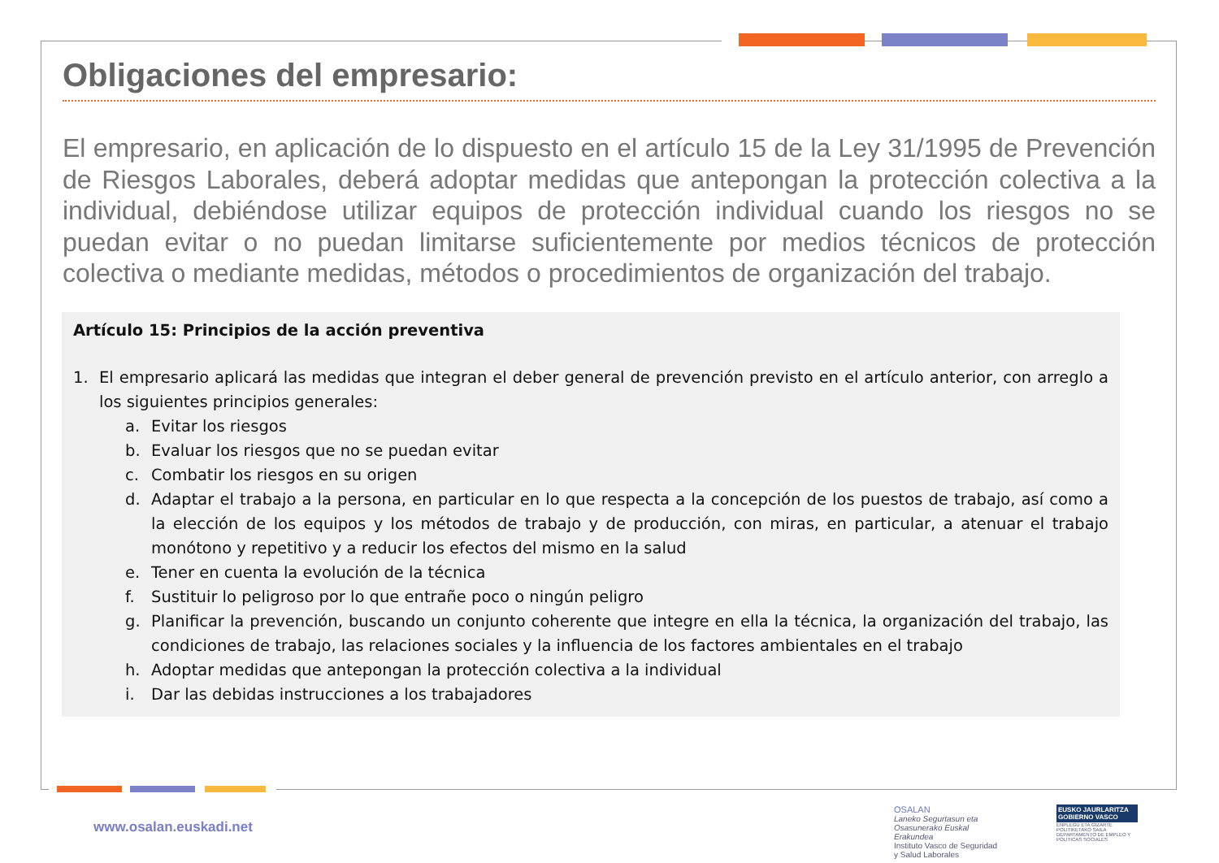Obligaciones del empresario:
El empresario, en aplicación de lo dispuesto en el artículo 15 de la Ley 31/1995 de Prevención de Riesgos Laborales, deberá adoptar medidas que antepongan la protección colectiva a la individual, debiéndose utilizar equipos de protección individual cuando los riesgos no se puedan evitar o no puedan limitarse suficientemente por medios técnicos de protección colectiva o mediante medidas, métodos o procedimientos de organización del trabajo.
Artículo 15: Principios de la acción preventiva
1. El empresario aplicará las medidas que integran el deber general de prevención previsto en el artículo anterior, con arreglo a los siguientes principios generales:
a. Evitar los riesgos
b. Evaluar los riesgos que no se puedan evitar
c. Combatir los riesgos en su origen
d. Adaptar el trabajo a la persona, en particular en lo que respecta a la concepción de los puestos de trabajo, así como a la elección de los equipos y los métodos de trabajo y de producción, con miras, en particular, a atenuar el trabajo monótono y repetitivo y a reducir los efectos del mismo en la salud
e. Tener en cuenta la evolución de la técnica
f. Sustituir lo peligroso por lo que entrañe poco o ningún peligro
g. Planificar la prevención, buscando un conjunto coherente que integre en ella la técnica, la organización del trabajo, las condiciones de trabajo, las relaciones sociales y la influencia de los factores ambientales en el trabajo
h. Adoptar medidas que antepongan la protección colectiva a la individual
i. Dar las debidas instrucciones a los trabajadores
www.osalan.euskadi.net
OSALAN
Laneko Segurtasun eta Osasunerako Euskal Erakundea
Instituto Vasco de Seguridad y Salud Laborales
EUSKO JAURLARITZA
GOBIERNO VASCO
ENPLEGU ETA GIZARTE POLITIKETAKO SAILA
DEPARTAMENTO DE EMPLEO Y POLÍTICAS SOCIALES